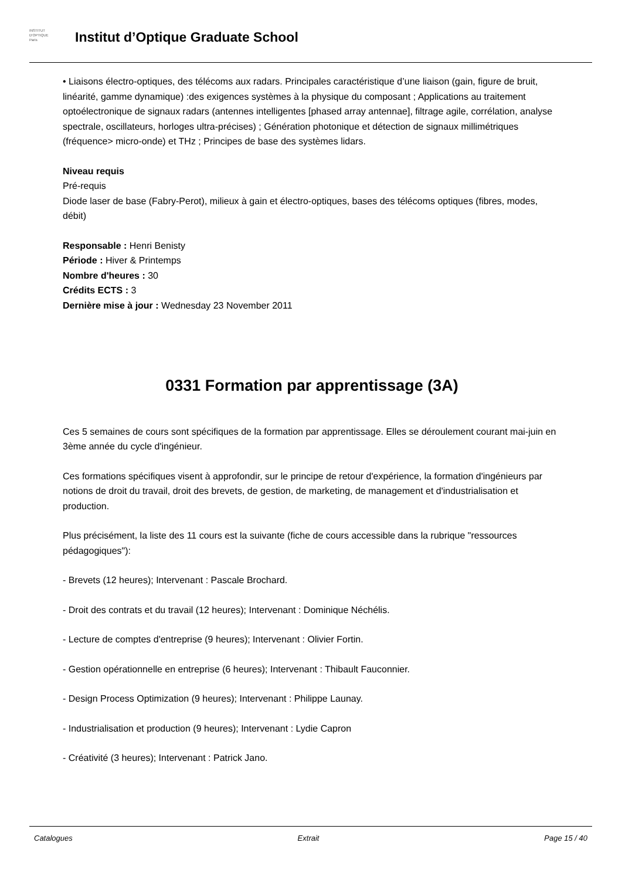INSTITUT
D'OPTIQUE
Paris
Institut d’Optique Graduate School
• Liaisons électro-optiques, des télécoms aux radars. Principales caractéristique d’une liaison (gain, figure de bruit, linéarité, gamme dynamique) :des exigences systèmes à la physique du composant ; Applications au traitement optoélectronique de signaux radars (antennes intelligentes [phased array antennae], filtrage agile, corrélation, analyse spectrale, oscillateurs, horloges ultra-précises) ; Génération photonique et détection de signaux millimétriques (fréquence> micro-onde) et THz ; Principes de base des systèmes lidars.
Niveau requis
Pré-requis
Diode laser de base (Fabry-Perot), milieux à gain et électro-optiques, bases des télécoms optiques (fibres, modes, débit)
Responsable : Henri Benisty
Période : Hiver & Printemps
Nombre d'heures : 30
Crédits ECTS : 3
Dernière mise à jour : Wednesday 23 November 2011
0331 Formation par apprentissage (3A)
Ces 5 semaines de cours sont spécifiques de la formation par apprentissage. Elles se déroulement courant mai-juin en 3ème année du cycle d'ingénieur.
Ces formations spécifiques visent à approfondir, sur le principe de retour d'expérience, la formation d'ingénieurs par notions de droit du travail, droit des brevets, de gestion, de marketing, de management et d'industrialisation et production.
Plus précisément, la liste des 11 cours est la suivante (fiche de cours accessible dans la rubrique "ressources pédagogiques"):
- Brevets (12 heures); Intervenant : Pascale Brochard.
- Droit des contrats et du travail (12 heures); Intervenant : Dominique Néchélis.
- Lecture de comptes d'entreprise (9 heures); Intervenant : Olivier Fortin.
- Gestion opérationnelle en entreprise (6 heures); Intervenant : Thibault Fauconnier.
- Design Process Optimization (9 heures); Intervenant : Philippe Launay.
- Industrialisation et production (9 heures); Intervenant : Lydie Capron
- Créativité (3 heures); Intervenant : Patrick Jano.
Catalogues Extrait Page 15 / 40